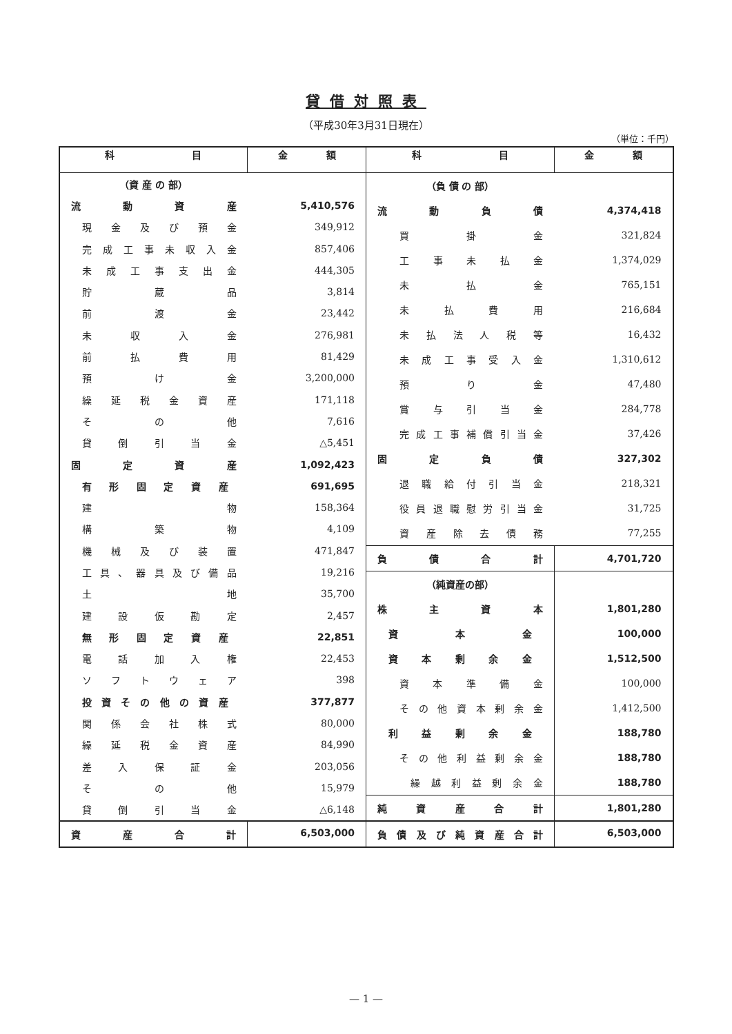貸借対照表
（平成30年3月31日現在）
（単位：千円）
| 科 目 | 金 額 | 科 目 | 金 額 |
| --- | --- | --- | --- |
| / （資 産 の 部） / / / 流 動 資 産 / 5,410,576 / / 現 金 及 び 預 金 / 349,912 / / 完 成 工 事 未 収 入 金 / 857,406 / / 未 成 工 事 支 出 金 / 444,305 / / 貯 蔵 品 / 3,814 / / 前 渡 金 / 23,442 / / 未 収 入 金 / 276,981 / / 前 払 費 用 / 81,429 / / 預 け 金 / 3,200,000 / / 繰 延 税 金 資 産 / 171,118 / / そ の 他 / 7,616 / / 貸 倒 引 当 金 / △5,451 / / 固 定 資 産 / 1,092,423 / / 有 形 固 定 資 産 / 691,695 / / 建 物 / 158,364 / / 構 築 物 / 4,109 / / 機 械 及 び 装 置 / 471,847 / / 工 具 、 器 具 及 び 備 品 / 19,216 / / 土 地 / 35,700 / / 建 設 仮 勘 定 / 2,457 / / 無 形 固 定 資 産 / 22,851 / / 電 話 加 入 権 / 22,453 / / ソ フ ト ウ ェ ア / 398 / / 投 資 そ の 他 の 資 産 / 377,877 / / 関 係 会 社 株 式 / 80,000 / / 繰 延 税 金 資 産 / 84,990 / / 差 入 保 証 金 / 203,056 / / そ の 他 / 15,979 / / 貸 倒 引 当 金 / △6,148 / | | / （負 債 の 部） / / / 流 動 負 債 / 4,374,418 / / 買 掛 金 / 321,824 / / 工 事 未 払 金 / 1,374,029 / / 未 払 金 / 765,151 / / 未 払 費 用 / 216,684 / / 未 払 法 人 税 等 / 16,432 / / 未 成 工 事 受 入 金 / 1,310,612 / / 預 り 金 / 47,480 / / 賞 与 引 当 金 / 284,778 / / 完 成 工 事 補 償 引 当 金 / 37,426 / / 固 定 負 債 / 327,302 / / 退 職 給 付 引 当 金 / 218,321 / / 役 員 退 職 慰 労 引 当 金 / 31,725 / / 資 産 除 去 債 務 / 77,255 / / 負 債 合 計 / 4,701,720 / / （純資産の部） / / / 株 主 資 本 / 1,801,280 / / 資 本 金 / 100,000 / / 資 本 剰 余 金 / 1,512,500 / / 資 本 準 備 金 / 100,000 / / そ の 他 資 本 剰 余 金 / 1,412,500 / / 利 益 剰 余 金 / 188,780 / / そ の 他 利 益 剰 余 金 / 188,780 / / 繰 越 利 益 剰 余 金 / 188,780 / / 純 資 産 合 計 / 1,801,280 / | |
| 資 産 合 計 | 6,503,000 | 負 債 及 び 純 資 産 合 計 | 6,503,000 |
— 1 —